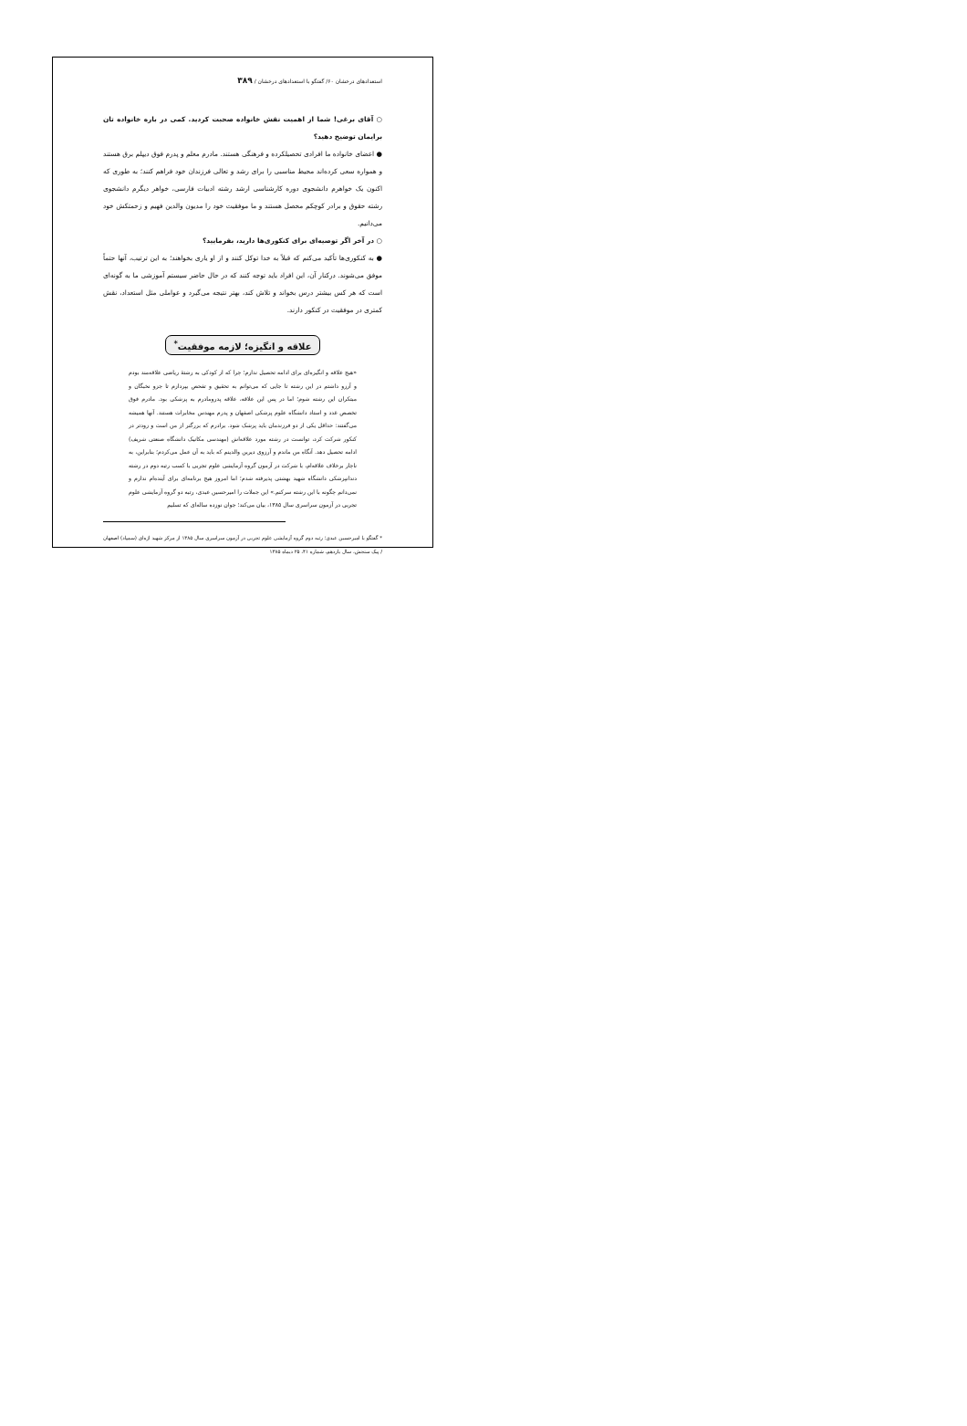استعدادهای درخشان ۶۰/ گفتگو با استعدادهای درخشان / ۳۸۹
○ آقای برغی! شما از اهمیت نقش خانواده صحبت کردید. کمی در باره خانواده تان برایمان توضیح دهید؟
● اعضای خانواده ما افرادی تحصیلکرده و فرهنگی هستند. مادرم معلم و پدرم فوق دیپلم برق هستند و همواره سعی کرده‌اند محیط مناسبی را برای رشد و تعالی فرزندان خود فراهم کنند؛ به طوری که اکنون یک خواهرم دانشجوی دوره کارشناسی ارشد رشته ادبیات فارسی، خواهر دیگرم دانشجوی رشته حقوق و برادر کوچکم محصل هستند و ما موفقیت خود را مدیون والدین فهیم و زحمتکش خود می‌دانیم.
○ در آخر اگر توصیه‌ای برای کنکوری‌ها دارید، بفرمایید؟
● به کنکوری‌ها تأکید می‌کنم که قبلاً به خدا توکل کنند و از او یاری بخواهند؛ به این ترتیب، آنها حتماً موفق می‌شوند. درکنار آن، این افراد باید توجه کنند که در حال حاضر سیستم آموزشی ما به گونه‌ای است که هر کس بیشتر درس بخواند و تلاش کند، بهتر نتیجه می‌گیرد و عواملی مثل استعداد، نقش کمتری در موفقیت در کنکور دارند.
علاقه و انگیزه؛ لازمه موفقیت<sup>*</sup>
«هیچ علاقه و انگیزه‌ای برای ادامه تحصیل ندارم؛ چرا که از کودکی به رشتهٔ ریاضی علاقه‌مند بودم و آرزو داشتم در این رشته تا جایی که می‌توانم به تحقیق و تفحص بپردازم تا جزو نخبگان و مبتکران این رشته شوم؛ اما در پس این علاقه، علاقه پدرومادرم به پزشکی بود. مادرم فوق تخصص غدد و استاد دانشگاه علوم پزشکی اصفهان و پدرم مهندس مخابرات هستند. آنها همیشه می‌گفتند: حداقل یکی از دو فرزندمان باید پزشک شود. برادرم که بزرگتر از من است و زودتر در کنکور شرکت کرد، توانست در رشته مورد علاقه‌اش (مهندسی مکانیک دانشگاه صنعتی شریف) ادامه تحصیل دهد. آنگاه من ماندم و آرزوی دیرین والدینم که باید به آن عمل می‌کردم؛ بنابراین، به ناچار برخلاف علاقه‌ام، با شرکت در آزمون گروه آزمایشی علوم تجربی با کسب رتبه دوم در رشته دندانپزشکی دانشگاه شهید بهشتی پذیرفته شدم؛ اما امروز هیچ برنامه‌ای برای آینده‌ام ندارم و نمی‌دانم چگونه با این رشته سرکنم.» این جملات را امیرحسین عبدی، رتبه دو گروه آزمایشی علوم تجربی در آزمون سراسری سال ۱۳۸۵، بیان می‌کند؛ جوان نوزده ساله‌ای که تسلیم
* گفتگو با امیرحسین عبدی؛ رتبه دوم گروه آزمایشی علوم تجربی در آزمون سراسری سال ۱۳۸۵ از مرکز شهید اژه‌ای (سمپاد) اصفهان / پیک سنجش، سال یازدهم، شماره ۴۱، ۲۵ دیماه ۱۳۸۵